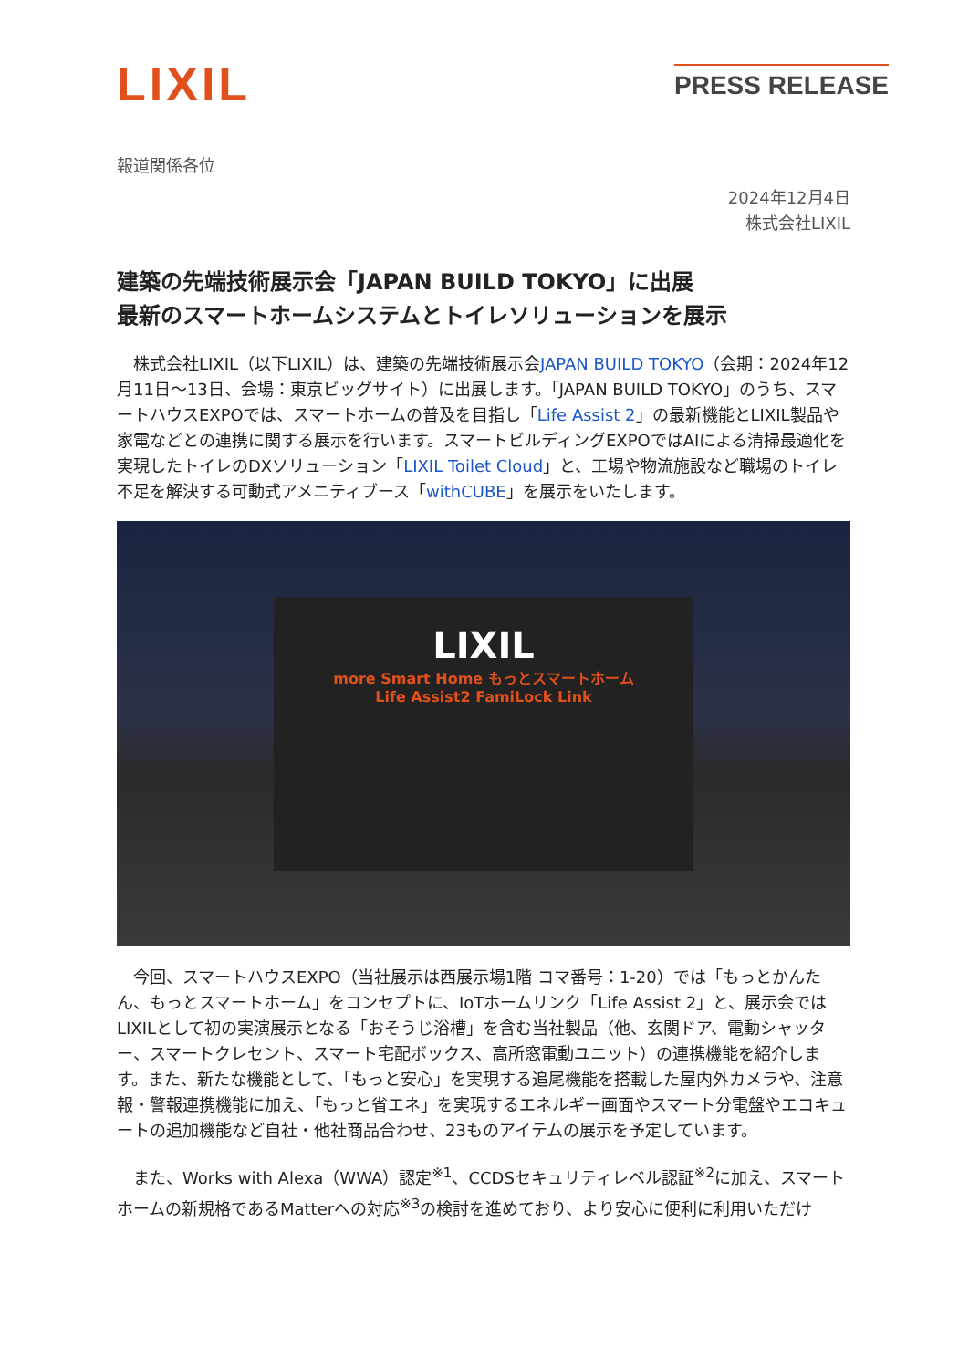LIXIL
PRESS RELEASE
報道関係各位
2024年12月4日
株式会社LIXIL
建築の先端技術展示会「JAPAN BUILD TOKYO」に出展
最新のスマートホームシステムとトイレソリューションを展示
　株式会社LIXIL（以下LIXIL）は、建築の先端技術展示会JAPAN BUILD TOKYO（会期：2024年12月11日～13日、会場：東京ビッグサイト）に出展します。「JAPAN BUILD TOKYO」のうち、スマートハウスEXPOでは、スマートホームの普及を目指し「Life Assist 2」の最新機能とLIXIL製品や家電などとの連携に関する展示を行います。スマートビルディングEXPOではAIによる清掃最適化を実現したトイレのDXソリューション「LIXIL Toilet Cloud」と、工場や物流施設など職場のトイレ不足を解決する可動式アメニティブース「withCUBE」を展示をいたします。
LIXIL
more Smart Home もっとスマートホーム
Life Assist2 FamiLock Link
　今回、スマートハウスEXPO（当社展示は西展示場1階 コマ番号：1-20）では「もっとかんたん、もっとスマートホーム」をコンセプトに、IoTホームリンク「Life Assist 2」と、展示会ではLIXILとして初の実演展示となる「おそうじ浴槽」を含む当社製品（他、玄関ドア、電動シャッター、スマートクレセント、スマート宅配ボックス、高所窓電動ユニット）の連携機能を紹介します。また、新たな機能として、「もっと安心」を実現する追尾機能を搭載した屋内外カメラや、注意報・警報連携機能に加え、「もっと省エネ」を実現するエネルギー画面やスマート分電盤やエコキュートの追加機能など自社・他社商品合わせ、23ものアイテムの展示を予定しています。
　また、Works with Alexa（WWA）認定<sup>※1</sup>、CCDSセキュリティレベル認証<sup>※2</sup>に加え、スマートホームの新規格であるMatterへの対応<sup>※3</sup>の検討を進めており、より安心に便利に利用いただけ